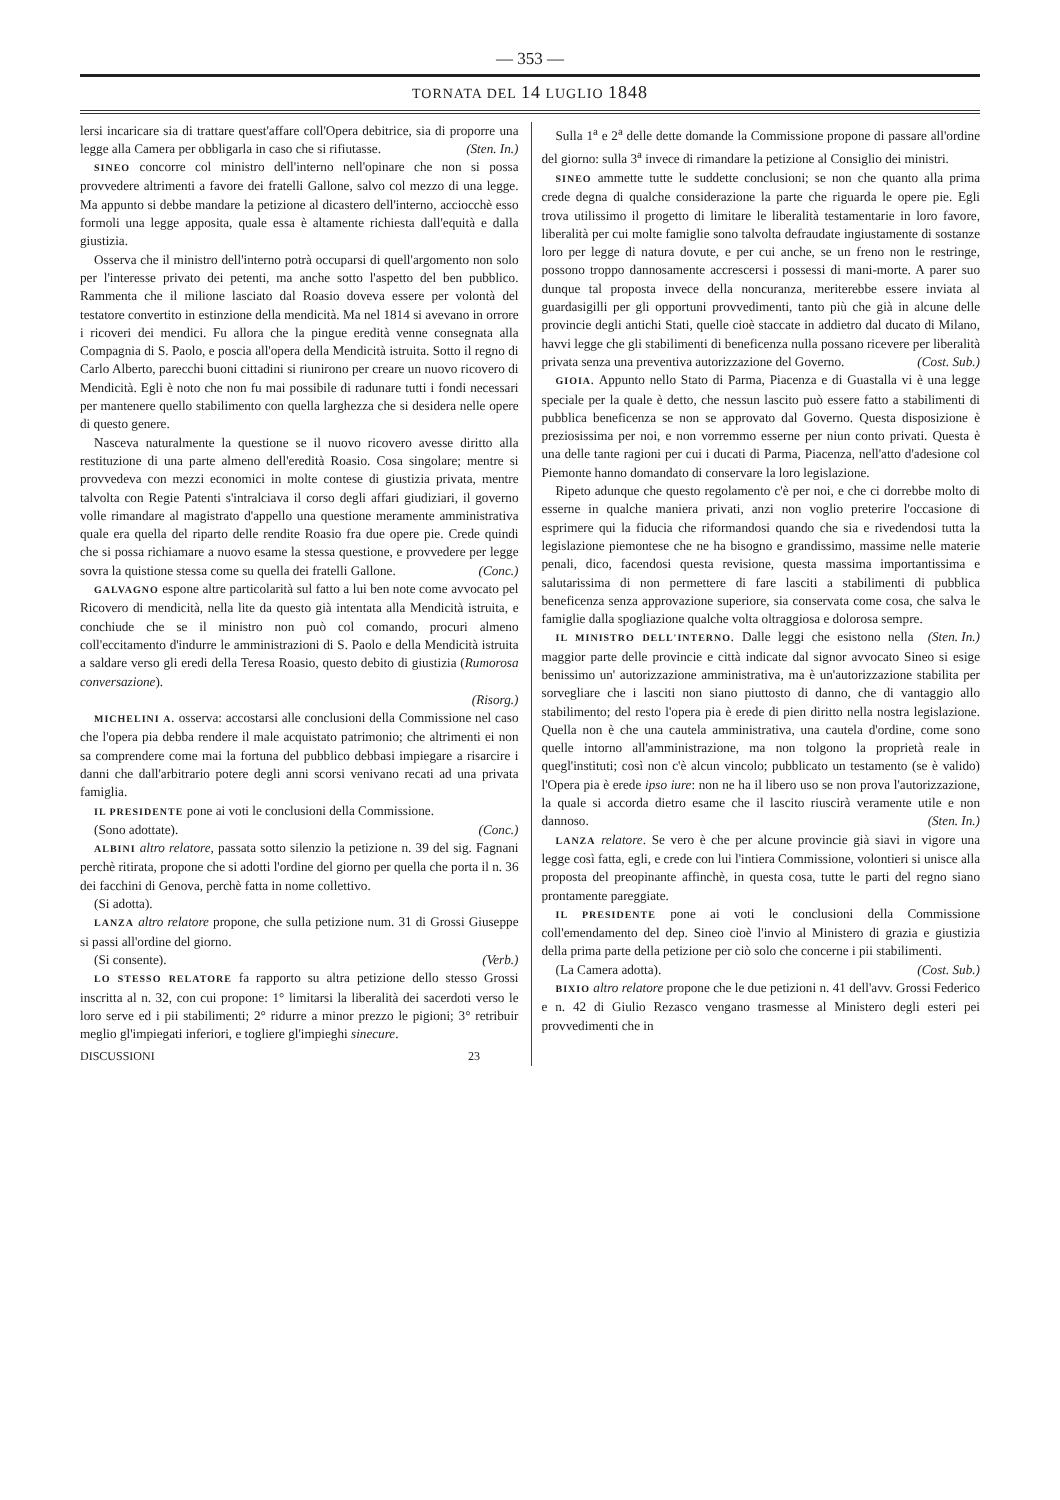— 353 —
TORNATA DEL 14 LUGLIO 1848
lersi incaricare sia di trattare quest'affare coll'Opera debitrice, sia di proporre una legge alla Camera per obbligarla in caso che si rifiutasse. (Sten. In.)
SINEO concorre col ministro dell'interno nell'opinare che non si possa provvedere altrimenti a favore dei fratelli Gallone, salvo col mezzo di una legge. Ma appunto si debbe mandare la petizione al dicastero dell'interno, acciocchè esso formoli una legge apposita, quale essa è altamente richiesta dall'equità e dalla giustizia.
Osserva che il ministro dell'interno potrà occuparsi di quell'argomento non solo per l'interesse privato dei petenti, ma anche sotto l'aspetto del ben pubblico. Rammenta che il milione lasciato dal Roasio doveva essere per volontà del testatore convertito in estinzione della mendicità. Ma nel 1814 si avevano in orrore i ricoveri dei mendici. Fu allora che la pingue eredità venne consegnata alla Compagnia di S. Paolo, e poscia all'opera della Mendicità istruita. Sotto il regno di Carlo Alberto, parecchi buoni cittadini si riunirono per creare un nuovo ricovero di Mendicità. Egli è noto che non fu mai possibile di radunare tutti i fondi necessari per mantenere quello stabilimento con quella larghezza che si desidera nelle opere di questo genere.
Nasceva naturalmente la questione se il nuovo ricovero avesse diritto alla restituzione di una parte almeno dell'eredità Roasio. Cosa singolare; mentre si provvedeva con mezzi economici in molte contese di giustizia privata, mentre talvolta con Regie Patenti s'intralciava il corso degli affari giudiziari, il governo volle rimandare al magistrato d'appello una questione meramente amministrativa quale era quella del riparto delle rendite Roasio fra due opere pie. Crede quindi che si possa richiamare a nuovo esame la stessa questione, e provvedere per legge sovra la quistione stessa come su quella dei fratelli Gallone. (Conc.)
GALVAGNO espone altre particolarità sul fatto a lui ben note come avvocato pel Ricovero di mendicità, nella lite da questo già intentata alla Mendicità istruita, e conchiude che se il ministro non può col comando, procuri almeno coll'eccitamento d'indurre le amministrazioni di S. Paolo e della Mendicità istruita a saldare verso gli eredi della Teresa Roasio, questo debito di giustizia (Rumorosa conversazione).
(Risorg.)
MICHELINI A. osserva: accostarsi alle conclusioni della Commissione nel caso che l'opera pia debba rendere il male acquistato patrimonio; che altrimenti ei non sa comprendere come mai la fortuna del pubblico debbasi impiegare a risarcire i danni che dall'arbitrario potere degli anni scorsi venivano recati ad una privata famiglia.
IL PRESIDENTE pone ai voti le conclusioni della Commissione.
(Sono adottate). (Conc.)
ALBINI altro relatore, passata sotto silenzio la petizione n. 39 del sig. Fagnani perchè ritirata, propone che si adotti l'ordine del giorno per quella che porta il n. 36 dei facchini di Genova, perchè fatta in nome collettivo.
(Si adotta).
LANZA altro relatore propone, che sulla petizione num. 31 di Grossi Giuseppe si passi all'ordine del giorno.
(Si consente). (Verb.)
LO STESSO RELATORE fa rapporto su altra petizione dello stesso Grossi inscritta al n. 32, con cui propone: 1° limitarsi la liberalità dei sacerdoti verso le loro serve ed i pii stabilimenti; 2° ridurre a minor prezzo le pigioni; 3° retribuir meglio gl'impiegati inferiori, e togliere gl'impieghi sinecure.
DISCUSSIONI 23
Sulla 1<sup>a</sup> e 2<sup>a</sup> delle dette domande la Commissione propone di passare all'ordine del giorno: sulla 3<sup>a</sup> invece di rimandare la petizione al Consiglio dei ministri.
SINEO ammette tutte le suddette conclusioni; se non che quanto alla prima crede degna di qualche considerazione la parte che riguarda le opere pie. Egli trova utilissimo il progetto di limitare le liberalità testamentarie in loro favore, liberalità per cui molte famiglie sono talvolta defraudate ingiustamente di sostanze loro per legge di natura dovute, e per cui anche, se un freno non le restringe, possono troppo dannosamente accrescersi i possessi di mani-morte. A parer suo dunque tal proposta invece della noncuranza, meriterebbe essere inviata al guardasigilli per gli opportuni provvedimenti, tanto più che già in alcune delle provincie degli antichi Stati, quelle cioè staccate in addietro dal ducato di Milano, havvi legge che gli stabilimenti di beneficenza nulla possano ricevere per liberalità privata senza una preventiva autorizzazione del Governo. (Cost. Sub.)
GIOIA. Appunto nello Stato di Parma, Piacenza e di Guastalla vi è una legge speciale per la quale è detto, che nessun lascito può essere fatto a stabilimenti di pubblica beneficenza se non se approvato dal Governo. Questa disposizione è preziosissima per noi, e non vorremmo esserne per niun conto privati. Questa è una delle tante ragioni per cui i ducati di Parma, Piacenza, nell'atto d'adesione col Piemonte hanno domandato di conservare la loro legislazione.
Ripeto adunque che questo regolamento c'è per noi, e che ci dorrebbe molto di esserne in qualche maniera privati, anzi non voglio preterire l'occasione di esprimere qui la fiducia che riformandosi quando che sia e rivedendosi tutta la legislazione piemontese che ne ha bisogno e grandissimo, massime nelle materie penali, dico, facendosi questa revisione, questa massima importantissima e salutarissima di non permettere di fare lasciti a stabilimenti di pubblica beneficenza senza approvazione superiore, sia conservata come cosa, che salva le famiglie dalla spogliazione qualche volta oltraggiosa e dolorosa sempre. (Sten. In.)
IL MINISTRO DELL'INTERNO. Dalle leggi che esistono nella maggior parte delle provincie e città indicate dal signor avvocato Sineo si esige benissimo un' autorizzazione amministrativa, ma è un'autorizzazione stabilita per sorvegliare che i lasciti non siano piuttosto di danno, che di vantaggio allo stabilimento; del resto l'opera pia è erede di pien diritto nella nostra legislazione. Quella non è che una cautela amministrativa, una cautela d'ordine, come sono quelle intorno all'amministrazione, ma non tolgono la proprietà reale in quegl'instituti; così non c'è alcun vincolo; pubblicato un testamento (se è valido) l'Opera pia è erede ipso iure: non ne ha il libero uso se non prova l'autorizzazione, la quale si accorda dietro esame che il lascito riuscirà veramente utile e non dannoso. (Sten. In.)
LANZA relatore. Se vero è che per alcune provincie già siavi in vigore una legge così fatta, egli, e crede con lui l'intiera Commissione, volontieri si unisce alla proposta del preopinante affinchè, in questa cosa, tutte le parti del regno siano prontamente pareggiate.
IL PRESIDENTE pone ai voti le conclusioni della Commissione coll'emendamento del dep. Sineo cioè l'invio al Ministero di grazia e giustizia della prima parte della petizione per ciò solo che concerne i pii stabilimenti.
(La Camera adotta). (Cost. Sub.)
BIXIO altro relatore propone che le due petizioni n. 41 dell'avv. Grossi Federico e n. 42 di Giulio Rezasco vengano trasmesse al Ministero degli esteri pei provvedimenti che in